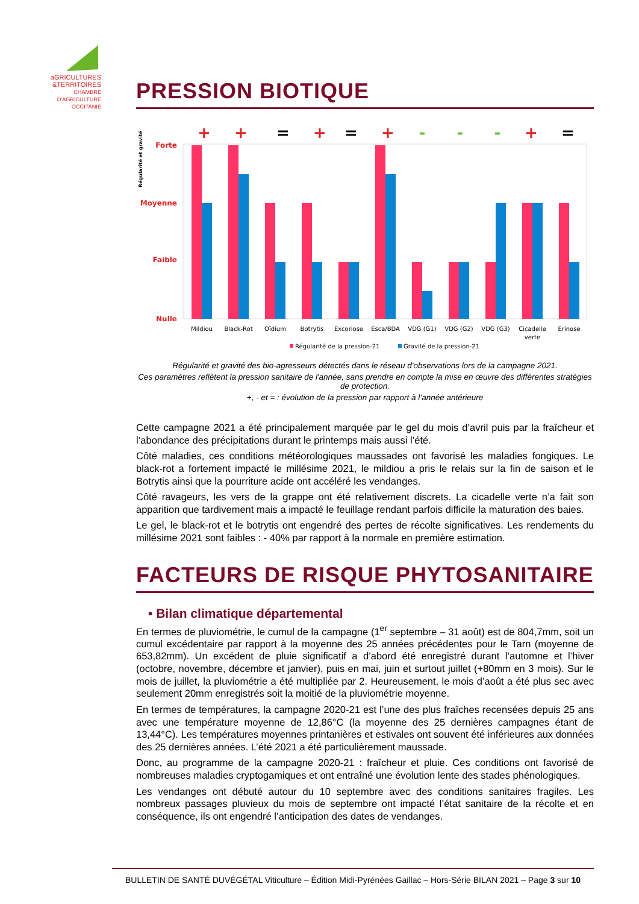aGRICULTURES
&TERRITOIRES
CHAMBRE D'AGRICULTURE OCCITANIE
PRESSION BIOTIQUE
Régularité et gravité
Forte
Moyenne
Faible
Nulle
+
+
=
+
=
+
-
-
-
+
=
Mildiou
Black-Rot
Oïdium
Botrytis
Excoriose
Esca/BDA
VDG (G1)
VDG (G2)
VDG (G3)
Cicadelle
verte
Erinose
Régularité de la pression-21
Gravité de la pression-21
Régularité et gravité des bio-agresseurs détectés dans le réseau d'observations lors de la campagne 2021.
Ces paramètres reflètent la pression sanitaire de l'année, sans prendre en compte la mise en œuvre des différentes stratégies de protection.
+, - et = : évolution de la pression par rapport à l’année antérieure
Cette campagne 2021 a été principalement marquée par le gel du mois d’avril puis par la fraîcheur et l’abondance des précipitations durant le printemps mais aussi l’été.
Côté maladies, ces conditions météorologiques maussades ont favorisé les maladies fongiques. Le black-rot a fortement impacté le millésime 2021, le mildiou a pris le relais sur la fin de saison et le Botrytis ainsi que la pourriture acide ont accéléré les vendanges.
Côté ravageurs, les vers de la grappe ont été relativement discrets. La cicadelle verte n’a fait son apparition que tardivement mais a impacté le feuillage rendant parfois difficile la maturation des baies.
Le gel, le black-rot et le botrytis ont engendré des pertes de récolte significatives. Les rendements du millésime 2021 sont faibles : - 40% par rapport à la normale en première estimation.
FACTEURS DE RISQUE PHYTOSANITAIRE
• Bilan climatique départemental
En termes de pluviométrie, le cumul de la campagne (1<sup>er</sup> septembre – 31 août) est de 804,7mm, soit un cumul excédentaire par rapport à la moyenne des 25 années précédentes pour le Tarn (moyenne de 653,82mm). Un excédent de pluie significatif a d’abord été enregistré durant l’automne et l’hiver (octobre, novembre, décembre et janvier), puis en mai, juin et surtout juillet (+80mm en 3 mois). Sur le mois de juillet, la pluviométrie a été multipliée par 2. Heureusement, le mois d’août a été plus sec avec seulement 20mm enregistrés soit la moitié de la pluviométrie moyenne.
En termes de températures, la campagne 2020-21 est l’une des plus fraîches recensées depuis 25 ans avec une température moyenne de 12,86°C (la moyenne des 25 dernières campagnes étant de 13,44°C). Les températures moyennes printanières et estivales ont souvent été inférieures aux données des 25 dernières années. L’été 2021 a été particulièrement maussade.
Donc, au programme de la campagne 2020-21 : fraîcheur et pluie. Ces conditions ont favorisé de nombreuses maladies cryptogamiques et ont entraîné une évolution lente des stades phénologiques.
Les vendanges ont débuté autour du 10 septembre avec des conditions sanitaires fragiles. Les nombreux passages pluvieux du mois de septembre ont impacté l’état sanitaire de la récolte et en conséquence, ils ont engendré l’anticipation des dates de vendanges.
BULLETIN DE SANTÉ DUVÉGÉTAL Viticulture – Édition Midi-Pyrénées Gaillac – Hors-Série BILAN 2021 – Page 3 sur 10